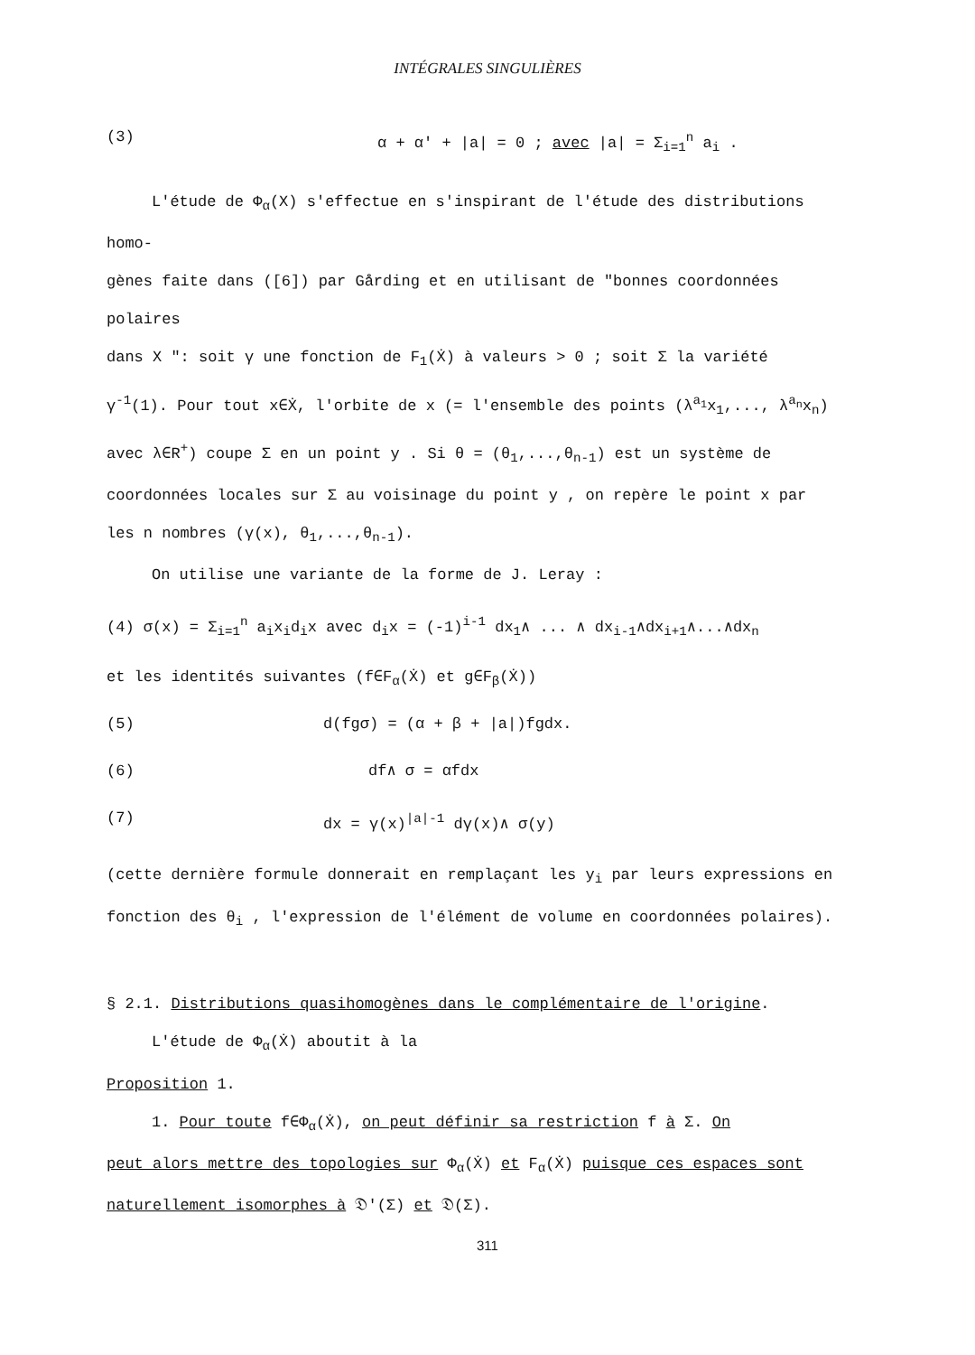INTÉGRALES SINGULIÈRES
(3) α + α' + |a| = 0 ; avec |a| = Σ<sub>i=1</sub><sup>n</sup> a<sub>i</sub> .
L'étude de Φ<sub>α</sub>(X) s'effectue en s'inspirant de l'étude des distributions homo-
gènes faite dans ([6]) par Gårding et en utilisant de "bonnes coordonnées polaires
dans X ": soit γ une fonction de F<sub>1</sub>(Ẋ) à valeurs > 0 ; soit Σ la variété
γ<sup>-1</sup>(1). Pour tout x∈Ẋ, l'orbite de x (= l'ensemble des points (λ<sup>a<sub>1</sub></sup>x<sub>1</sub>,..., λ<sup>a<sub>n</sub></sup>x<sub>n</sub>)
avec λ∈R<sup>+</sup>) coupe Σ en un point y . Si θ = (θ<sub>1</sub>,...,θ<sub>n-1</sub>) est un système de
coordonnées locales sur Σ au voisinage du point y , on repère le point x par
les n nombres (γ(x), θ<sub>1</sub>,...,θ<sub>n-1</sub>).
On utilise une variante de la forme de J. Leray :
(4) σ(x) = Σ<sub>i=1</sub><sup>n</sup> a<sub>i</sub>x<sub>i</sub>d<sub>i</sub>x avec d<sub>i</sub>x = (-1)<sup>i-1</sup> dx<sub>1</sub>∧ ... ∧ dx<sub>i-1</sub>∧dx<sub>i+1</sub>∧...∧dx<sub>n</sub>
et les identités suivantes (f∈F<sub>α</sub>(Ẋ) et g∈F<sub>β</sub>(Ẋ))
(5) d(fgσ) = (α + β + |a|)fgdx.
(6) df∧ σ = αfdx
(7) dx = γ(x)<sup>|a|-1</sup> dγ(x)∧ σ(y)
(cette dernière formule donnerait en remplaçant les y<sub>i</sub> par leurs expressions en
fonction des θ<sub>i</sub> , l'expression de l'élément de volume en coordonnées polaires).
§ 2.1. Distributions quasihomogènes dans le complémentaire de l'origine.
L'étude de Φ<sub>α</sub>(Ẋ) aboutit à la
Proposition 1.
1. Pour toute f∈Φ<sub>α</sub>(Ẋ), on peut définir sa restriction f à Σ. On
peut alors mettre des topologies sur Φ<sub>α</sub>(Ẋ) et F<sub>α</sub>(Ẋ) puisque ces espaces sont
naturellement isomorphes à 𝔇'(Σ) et 𝔇(Σ).
311